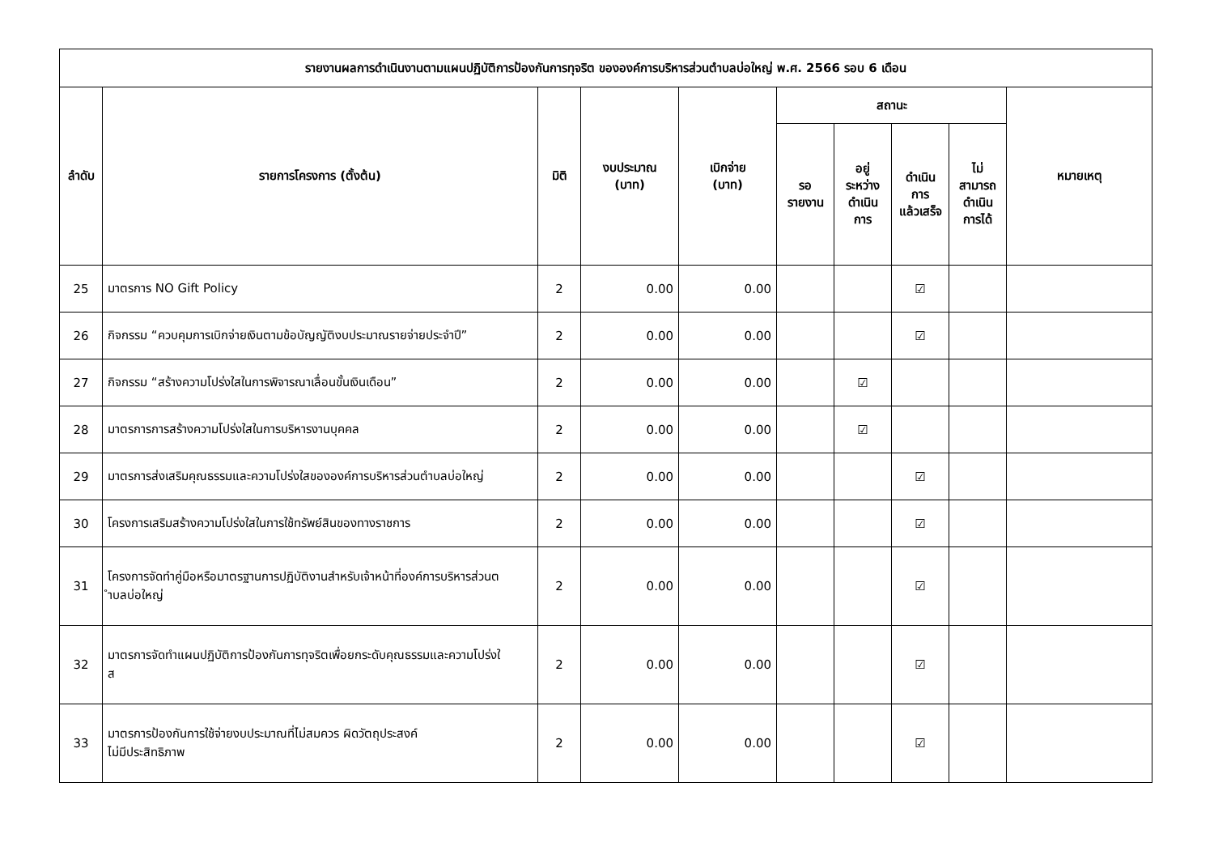| รายงานผลการดำเนินงานตามแผนปฏิบัติการป้องกันการทุจริต ขององค์การบริหารส่วนตำบลบ่อใหญ่ พ.ศ. 2566 รอบ 6 เดือน | | | | | | | | | |
| --- | --- | --- | --- | --- | --- | --- | --- | --- | --- |
| ลำดับ | รายการโครงการ (ตั้งต้น) | มิติ | งบประมาณ (บาท) | เบิกจ่าย (บาท) | สถานะ | | | | หมายเหตุ |
| | | | | | รอ รายงาน | อยู่ ระหว่าง ดำเนิน การ | ดำเนิน การ แล้วเสร็จ | ไม่ สามารถ ดำเนิน การได้ | |
| 25 | มาตรการ NO Gift Policy | 2 | 0.00 | 0.00 | | | ☑ | | |
| 26 | กิจกรรม “ควบคุมการเบิกจ่ายเงินตามข้อบัญญัติงบประมาณรายจ่ายประจำปี” | 2 | 0.00 | 0.00 | | | ☑ | | |
| 27 | กิจกรรม “สร้างความโปร่งใสในการพิจารณาเลื่อนขั้นเงินเดือน” | 2 | 0.00 | 0.00 | | ☑ | | | |
| 28 | มาตรการการสร้างความโปร่งใสในการบริหารงานบุคคล | 2 | 0.00 | 0.00 | | ☑ | | | |
| 29 | มาตรการส่งเสริมคุณธรรมและความโปร่งใสขององค์การบริหารส่วนตำบลบ่อใหญ่ | 2 | 0.00 | 0.00 | | | ☑ | | |
| 30 | โครงการเสริมสร้างความโปร่งใสในการใช้ทรัพย์สินของทางราชการ | 2 | 0.00 | 0.00 | | | ☑ | | |
| 31 | โครงการจัดทำคู่มือหรือมาตรฐานการปฏิบัติงานสำหรับเจ้าหน้าที่องค์การบริหารส่วนต ำบลบ่อใหญ่ | 2 | 0.00 | 0.00 | | | ☑ | | |
| 32 | มาตรการจัดทำแผนปฏิบัติการป้องกันการทุจริตเพื่อยกระดับคุณธรรมและความโปร่งใ ส | 2 | 0.00 | 0.00 | | | ☑ | | |
| 33 | มาตรการป้องกันการใช้จ่ายงบประมาณที่ไม่สมควร ผิดวัตถุประสงค์ ไม่มีประสิทธิภาพ | 2 | 0.00 | 0.00 | | | ☑ | | |